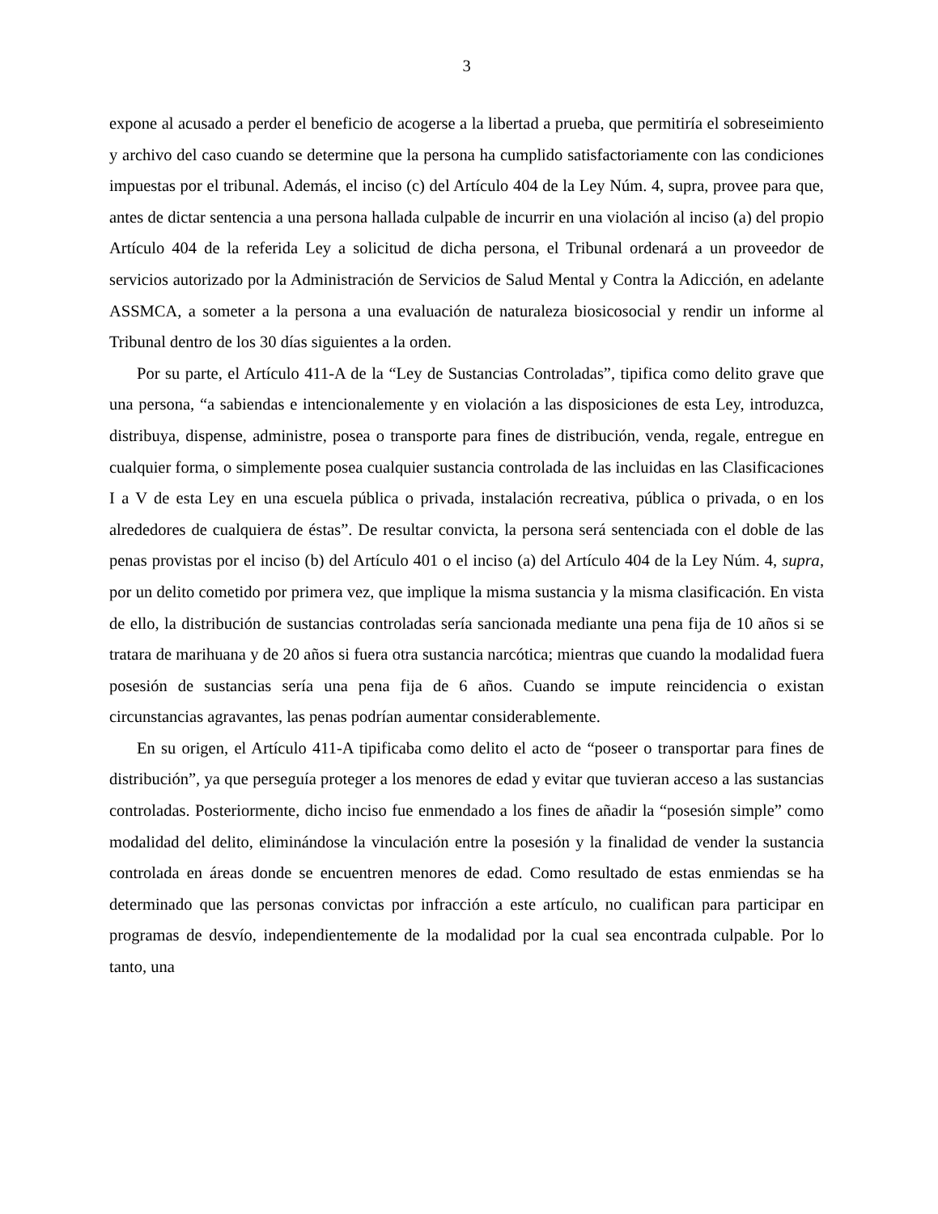3
expone al acusado a perder el beneficio de acogerse a la libertad a prueba, que permitiría el sobreseimiento y archivo del caso cuando se determine que la persona ha cumplido satisfactoriamente con las condiciones impuestas por el tribunal. Además, el inciso (c) del Artículo 404 de la Ley Núm. 4, supra, provee para que, antes de dictar sentencia a una persona hallada culpable de incurrir en una violación al inciso (a) del propio Artículo 404 de la referida Ley a solicitud de dicha persona, el Tribunal ordenará a un proveedor de servicios autorizado por la Administración de Servicios de Salud Mental y Contra la Adicción, en adelante ASSMCA, a someter a la persona a una evaluación de naturaleza biosicosocial y rendir un informe al Tribunal dentro de los 30 días siguientes a la orden.
Por su parte, el Artículo 411-A de la “Ley de Sustancias Controladas”, tipifica como delito grave que una persona, “a sabiendas e intencionalemente y en violación a las disposiciones de esta Ley, introduzca, distribuya, dispense, administre, posea o transporte para fines de distribución, venda, regale, entregue en cualquier forma, o simplemente posea cualquier sustancia controlada de las incluidas en las Clasificaciones I a V de esta Ley en una escuela pública o privada, instalación recreativa, pública o privada, o en los alrededores de cualquiera de éstas”. De resultar convicta, la persona será sentenciada con el doble de las penas provistas por el inciso (b) del Artículo 401 o el inciso (a) del Artículo 404 de la Ley Núm. 4, supra, por un delito cometido por primera vez, que implique la misma sustancia y la misma clasificación. En vista de ello, la distribución de sustancias controladas sería sancionada mediante una pena fija de 10 años si se tratara de marihuana y de 20 años si fuera otra sustancia narcótica; mientras que cuando la modalidad fuera posesión de sustancias sería una pena fija de 6 años. Cuando se impute reincidencia o existan circunstancias agravantes, las penas podrían aumentar considerablemente.
En su origen, el Artículo 411-A tipificaba como delito el acto de “poseer o transportar para fines de distribución”, ya que perseguía proteger a los menores de edad y evitar que tuvieran acceso a las sustancias controladas. Posteriormente, dicho inciso fue enmendado a los fines de añadir la “posesión simple” como modalidad del delito, eliminándose la vinculación entre la posesión y la finalidad de vender la sustancia controlada en áreas donde se encuentren menores de edad. Como resultado de estas enmiendas se ha determinado que las personas convictas por infracción a este artículo, no cualifican para participar en programas de desvío, independientemente de la modalidad por la cual sea encontrada culpable. Por lo tanto, una